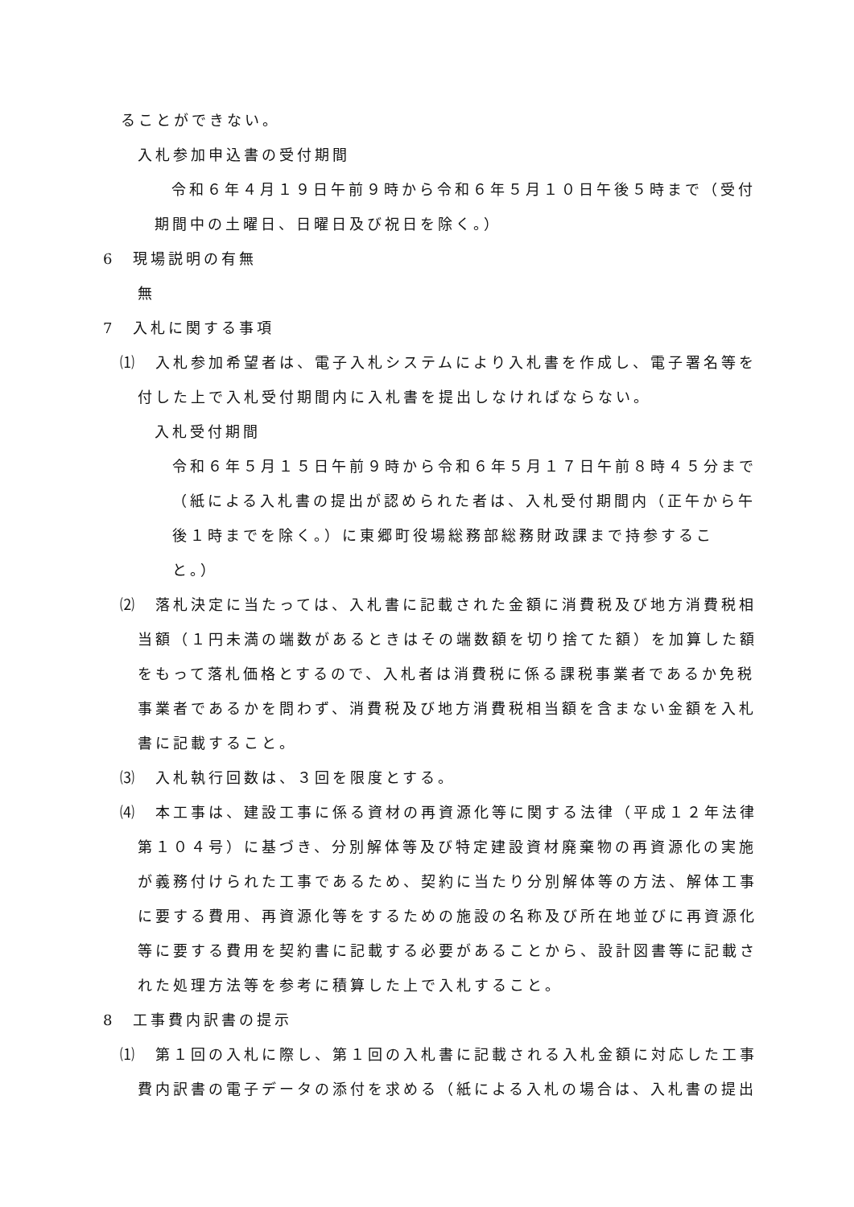ることができない。
入札参加申込書の受付期間
令和６年４月１９日午前９時から令和６年５月１０日午後５時まで（受付期間中の土曜日、日曜日及び祝日を除く。）
6　現場説明の有無
無
7　入札に関する事項
⑴　入札参加希望者は、電子入札システムにより入札書を作成し、電子署名等を付した上で入札受付期間内に入札書を提出しなければならない。
入札受付期間
令和６年５月１５日午前９時から令和６年５月１７日午前８時４５分まで（紙による入札書の提出が認められた者は、入札受付期間内（正午から午後１時までを除く。）に東郷町役場総務部総務財政課まで持参すること。）
⑵　落札決定に当たっては、入札書に記載された金額に消費税及び地方消費税相当額（１円未満の端数があるときはその端数額を切り捨てた額）を加算した額をもって落札価格とするので、入札者は消費税に係る課税事業者であるか免税事業者であるかを問わず、消費税及び地方消費税相当額を含まない金額を入札書に記載すること。
⑶　入札執行回数は、３回を限度とする。
⑷　本工事は、建設工事に係る資材の再資源化等に関する法律（平成１２年法律第１０４号）に基づき、分別解体等及び特定建設資材廃棄物の再資源化の実施が義務付けられた工事であるため、契約に当たり分別解体等の方法、解体工事に要する費用、再資源化等をするための施設の名称及び所在地並びに再資源化等に要する費用を契約書に記載する必要があることから、設計図書等に記載された処理方法等を参考に積算した上で入札すること。
8　工事費内訳書の提示
⑴　第１回の入札に際し、第１回の入札書に記載される入札金額に対応した工事費内訳書の電子データの添付を求める（紙による入札の場合は、入札書の提出